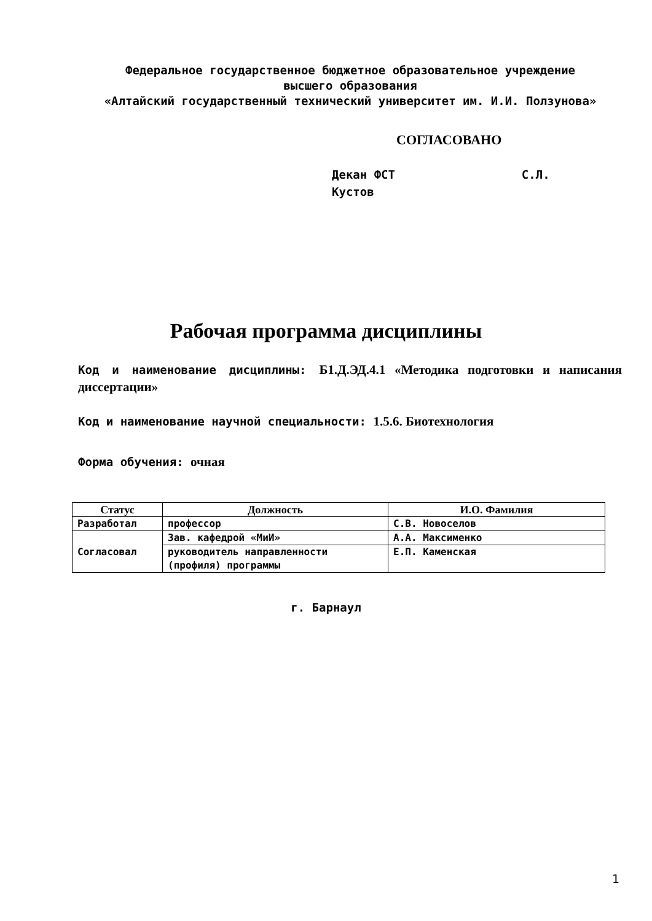Федеральное государственное бюджетное образовательное учреждение
высшего образования
«Алтайский государственный технический университет им. И.И. Ползунова»
СОГЛАСОВАНО
Декан ФСТ С.Л. Кустов
Рабочая программа дисциплины
Код и наименование дисциплины: Б1.Д.ЭД.4.1 «Методика подготовки и написания диссертации»
Код и наименование научной специальности: 1.5.6. Биотехнология
Форма обучения: очная
| Статус | Должность | И.О. Фамилия |
| --- | --- | --- |
| Разработал | профессор | С.В. Новоселов |
| Согласовал | Зав. кафедрой «МиИ» | А.А. Максименко |
| | руководитель направленности (профиля) программы | Е.П. Каменская |
г. Барнаул
1